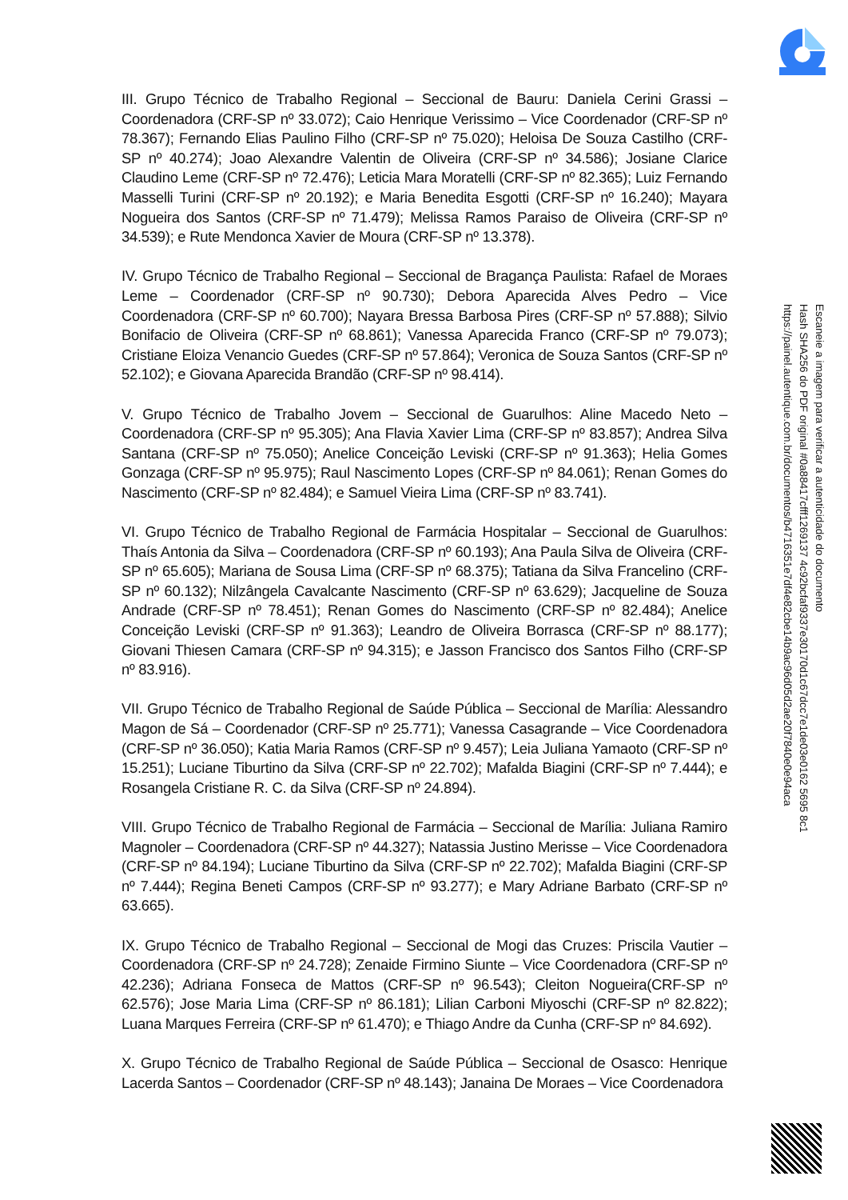III. Grupo Técnico de Trabalho Regional – Seccional de Bauru: Daniela Cerini Grassi – Coordenadora (CRF-SP nº 33.072); Caio Henrique Verissimo – Vice Coordenador (CRF-SP nº 78.367); Fernando Elias Paulino Filho (CRF-SP nº 75.020); Heloisa De Souza Castilho (CRF-SP nº 40.274); Joao Alexandre Valentin de Oliveira (CRF-SP nº 34.586); Josiane Clarice Claudino Leme (CRF-SP nº 72.476); Leticia Mara Moratelli (CRF-SP nº 82.365); Luiz Fernando Masselli Turini (CRF-SP nº 20.192); e Maria Benedita Esgotti (CRF-SP nº 16.240); Mayara Nogueira dos Santos (CRF-SP nº 71.479); Melissa Ramos Paraiso de Oliveira (CRF-SP nº 34.539); e Rute Mendonca Xavier de Moura (CRF-SP nº 13.378).
IV. Grupo Técnico de Trabalho Regional – Seccional de Bragança Paulista: Rafael de Moraes Leme – Coordenador (CRF-SP nº 90.730); Debora Aparecida Alves Pedro – Vice Coordenadora (CRF-SP nº 60.700); Nayara Bressa Barbosa Pires (CRF-SP nº 57.888); Silvio Bonifacio de Oliveira (CRF-SP nº 68.861); Vanessa Aparecida Franco (CRF-SP nº 79.073); Cristiane Eloiza Venancio Guedes (CRF-SP nº 57.864); Veronica de Souza Santos (CRF-SP nº 52.102); e Giovana Aparecida Brandão (CRF-SP nº 98.414).
V. Grupo Técnico de Trabalho Jovem – Seccional de Guarulhos: Aline Macedo Neto – Coordenadora (CRF-SP nº 95.305); Ana Flavia Xavier Lima (CRF-SP nº 83.857); Andrea Silva Santana (CRF-SP nº 75.050); Anelice Conceição Leviski (CRF-SP nº 91.363); Helia Gomes Gonzaga (CRF-SP nº 95.975); Raul Nascimento Lopes (CRF-SP nº 84.061); Renan Gomes do Nascimento (CRF-SP nº 82.484); e Samuel Vieira Lima (CRF-SP nº 83.741).
VI. Grupo Técnico de Trabalho Regional de Farmácia Hospitalar – Seccional de Guarulhos: Thaís Antonia da Silva – Coordenadora (CRF-SP nº 60.193); Ana Paula Silva de Oliveira (CRF-SP nº 65.605); Mariana de Sousa Lima (CRF-SP nº 68.375); Tatiana da Silva Francelino (CRF-SP nº 60.132); Nilzângela Cavalcante Nascimento (CRF-SP nº 63.629); Jacqueline de Souza Andrade (CRF-SP nº 78.451); Renan Gomes do Nascimento (CRF-SP nº 82.484); Anelice Conceição Leviski (CRF-SP nº 91.363); Leandro de Oliveira Borrasca (CRF-SP nº 88.177); Giovani Thiesen Camara (CRF-SP nº 94.315); e Jasson Francisco dos Santos Filho (CRF-SP nº 83.916).
VII. Grupo Técnico de Trabalho Regional de Saúde Pública – Seccional de Marília: Alessandro Magon de Sá – Coordenador (CRF-SP nº 25.771); Vanessa Casagrande – Vice Coordenadora (CRF-SP nº 36.050); Katia Maria Ramos (CRF-SP nº 9.457); Leia Juliana Yamaoto (CRF-SP nº 15.251); Luciane Tiburtino da Silva (CRF-SP nº 22.702); Mafalda Biagini (CRF-SP nº 7.444); e Rosangela Cristiane R. C. da Silva (CRF-SP nº 24.894).
VIII. Grupo Técnico de Trabalho Regional de Farmácia – Seccional de Marília: Juliana Ramiro Magnoler – Coordenadora (CRF-SP nº 44.327); Natassia Justino Merisse – Vice Coordenadora (CRF-SP nº 84.194); Luciane Tiburtino da Silva (CRF-SP nº 22.702); Mafalda Biagini (CRF-SP nº 7.444); Regina Beneti Campos (CRF-SP nº 93.277); e Mary Adriane Barbato (CRF-SP nº 63.665).
IX. Grupo Técnico de Trabalho Regional – Seccional de Mogi das Cruzes: Priscila Vautier – Coordenadora (CRF-SP nº 24.728); Zenaide Firmino Siunte – Vice Coordenadora (CRF-SP nº 42.236); Adriana Fonseca de Mattos (CRF-SP nº 96.543); Cleiton Nogueira(CRF-SP nº 62.576); Jose Maria Lima (CRF-SP nº 86.181); Lilian Carboni Miyoschi (CRF-SP nº 82.822); Luana Marques Ferreira (CRF-SP nº 61.470); e Thiago Andre da Cunha (CRF-SP nº 84.692).
X. Grupo Técnico de Trabalho Regional de Saúde Pública – Seccional de Osasco: Henrique Lacerda Santos – Coordenador (CRF-SP nº 48.143); Janaina De Moraes – Vice Coordenadora
Escaneie a imagem para verificar a autenticidade do documento
Hash SHA256 do PDF original #0a88417cfff1269137 4c92bcfaf9337e30170d1c67dcc7e1de03e0162 5695 8c1
https://painel.autentique.com.br/documentos/b4716351e7df4e82cbe14b9ac96d05d2ae20f7840e0e94aca